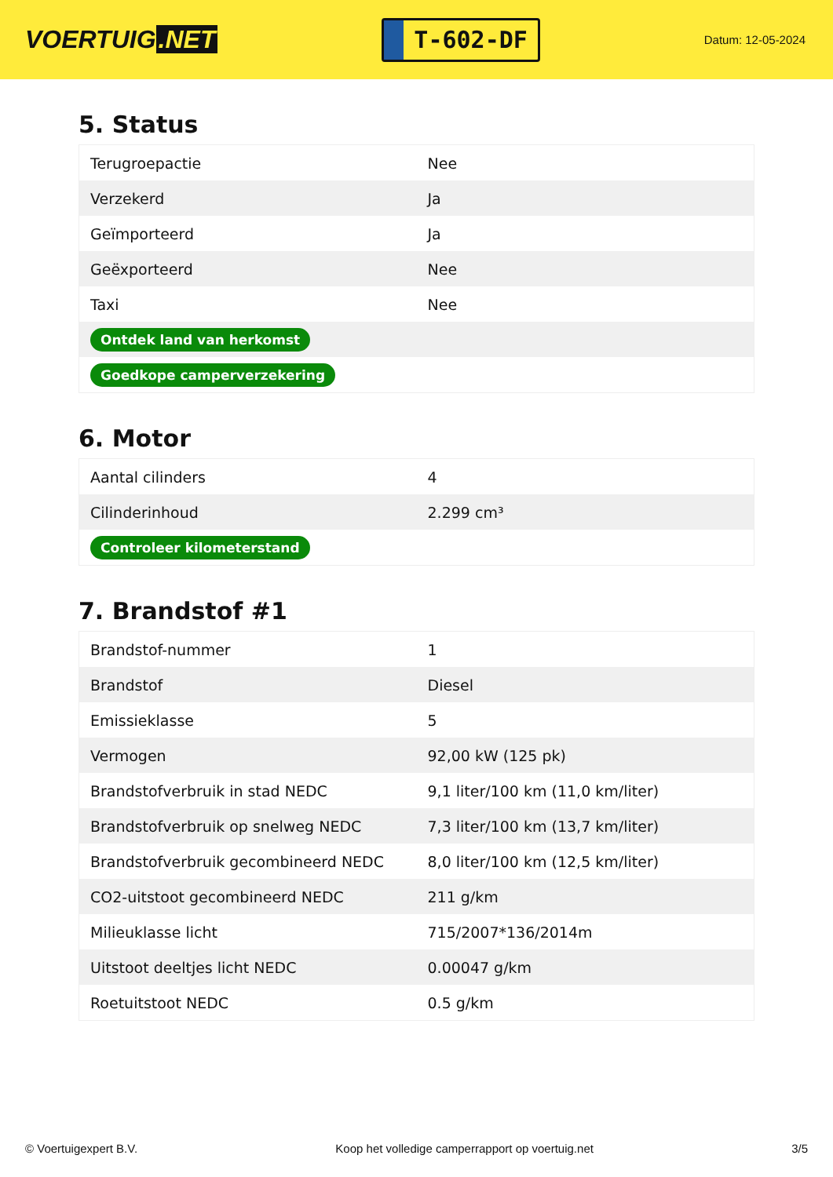VOERTUIG.NET
T-602-DF
Datum: 12-05-2024
5. Status
| Terugroepactie | Nee |
| Verzekerd | Ja |
| Geïmporteerd | Ja |
| Geëxporteerd | Nee |
| Taxi | Nee |
| Ontdek land van herkomst | |
| Goedkope camperverzekering | |
6. Motor
| Aantal cilinders | 4 |
| Cilinderinhoud | 2.299 cm³ |
| Controleer kilometerstand | |
7. Brandstof #1
| Brandstof-nummer | 1 |
| Brandstof | Diesel |
| Emissieklasse | 5 |
| Vermogen | 92,00 kW (125 pk) |
| Brandstofverbruik in stad NEDC | 9,1 liter/100 km (11,0 km/liter) |
| Brandstofverbruik op snelweg NEDC | 7,3 liter/100 km (13,7 km/liter) |
| Brandstofverbruik gecombineerd NEDC | 8,0 liter/100 km (12,5 km/liter) |
| CO2-uitstoot gecombineerd NEDC | 211 g/km |
| Milieuklasse licht | 715/2007*136/2014m |
| Uitstoot deeltjes licht NEDC | 0.00047 g/km |
| Roetuitstoot NEDC | 0.5 g/km |
© Voertuigexpert B.V. Koop het volledige camperrapport op voertuig.net 3/5